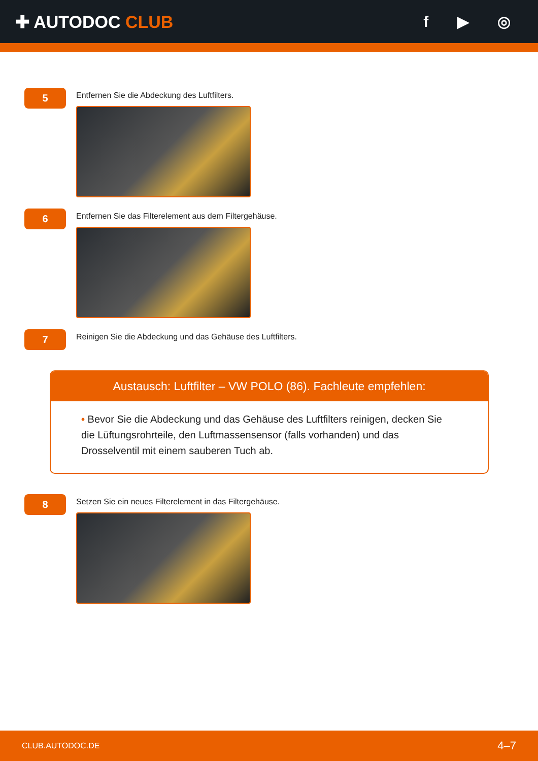✚ AUTODOC CLUB f ▶ ◎
5
Entfernen Sie die Abdeckung des Luftfilters.
6
Entfernen Sie das Filterelement aus dem Filtergehäuse.
7
Reinigen Sie die Abdeckung und das Gehäuse des Luftfilters.
Austausch: Luftfilter – VW POLO (86). Fachleute empfehlen:
• Bevor Sie die Abdeckung und das Gehäuse des Luftfilters reinigen, decken Sie die Lüftungsrohrteile, den Luftmassensensor (falls vorhanden) und das Drosselventil mit einem sauberen Tuch ab.
8
Setzen Sie ein neues Filterelement in das Filtergehäuse.
CLUB.AUTODOC.DE 4–7